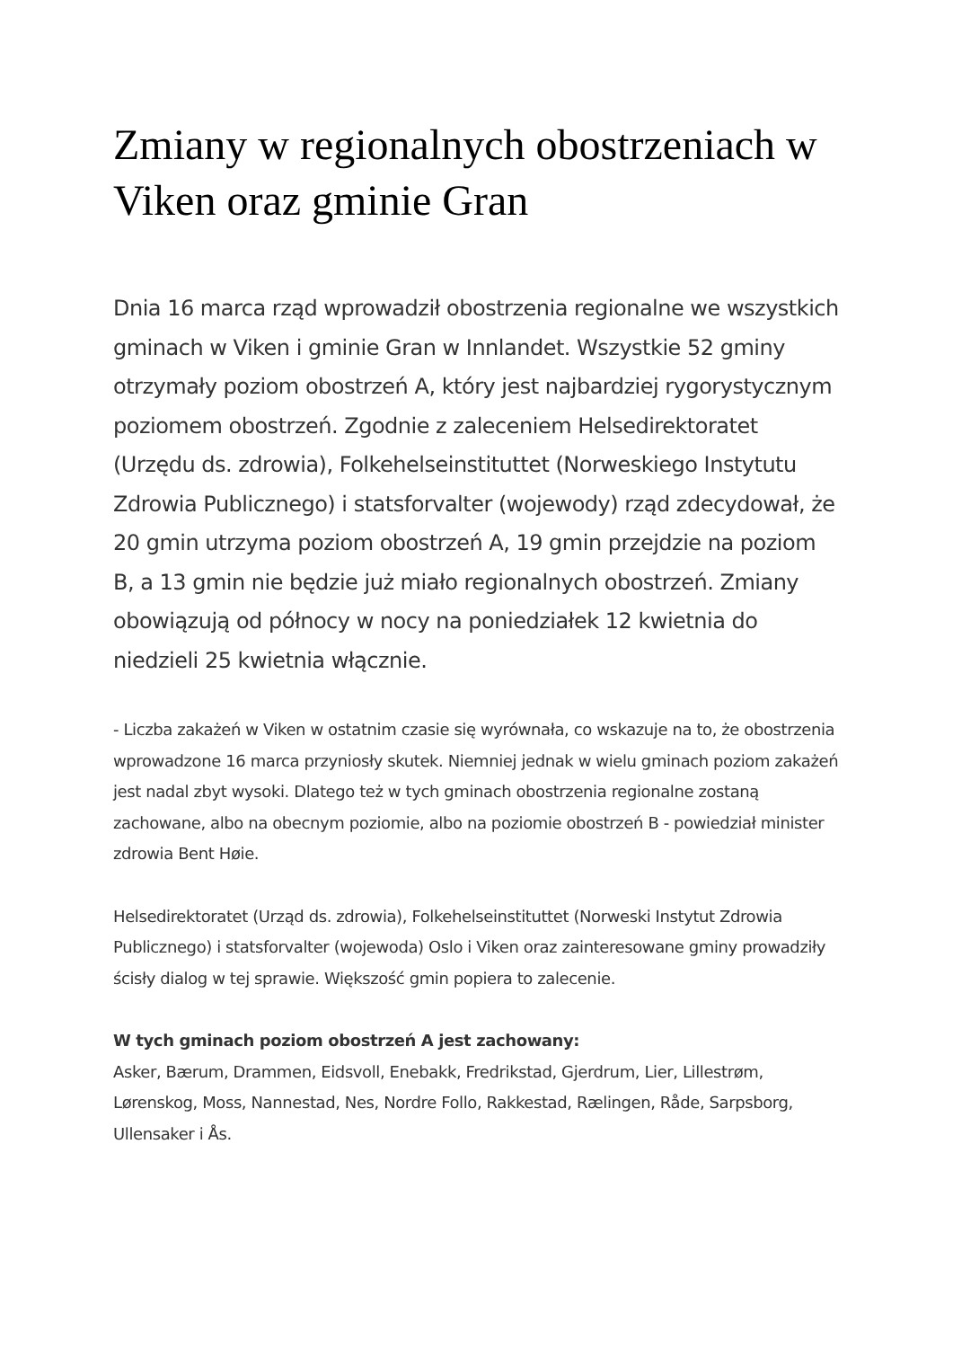Zmiany w regionalnych obostrzeniach w Viken oraz gminie Gran
Dnia 16 marca rząd wprowadził obostrzenia regionalne we wszystkich gminach w Viken i gminie Gran w Innlandet. Wszystkie 52 gminy otrzymały poziom obostrzeń A, który jest najbardziej rygorystycznym poziomem obostrzeń. Zgodnie z zaleceniem Helsedirektoratet (Urzędu ds. zdrowia), Folkehelseinstituttet (Norweskiego Instytutu Zdrowia Publicznego) i statsforvalter (wojewody) rząd zdecydował, że 20 gmin utrzyma poziom obostrzeń A, 19 gmin przejdzie na poziom B, a 13 gmin nie będzie już miało regionalnych obostrzeń. Zmiany obowiązują od północy w nocy na poniedziałek 12 kwietnia do niedzieli 25 kwietnia włącznie.
- Liczba zakażeń w Viken w ostatnim czasie się wyrównała, co wskazuje na to, że obostrzenia wprowadzone 16 marca przyniosły skutek. Niemniej jednak w wielu gminach poziom zakażeń jest nadal zbyt wysoki. Dlatego też w tych gminach obostrzenia regionalne zostaną zachowane, albo na obecnym poziomie, albo na poziomie obostrzeń B - powiedział minister zdrowia Bent Høie.
Helsedirektoratet (Urząd ds. zdrowia), Folkehelseinstituttet (Norweski Instytut Zdrowia Publicznego) i statsforvalter (wojewoda) Oslo i Viken oraz zainteresowane gminy prowadziły ścisły dialog w tej sprawie. Większość gmin popiera to zalecenie.
W tych gminach poziom obostrzeń A jest zachowany:
Asker, Bærum, Drammen, Eidsvoll, Enebakk, Fredrikstad, Gjerdrum, Lier, Lillestrøm, Lørenskog, Moss, Nannestad, Nes, Nordre Follo, Rakkestad, Rælingen, Råde, Sarpsborg, Ullensaker i Ås.